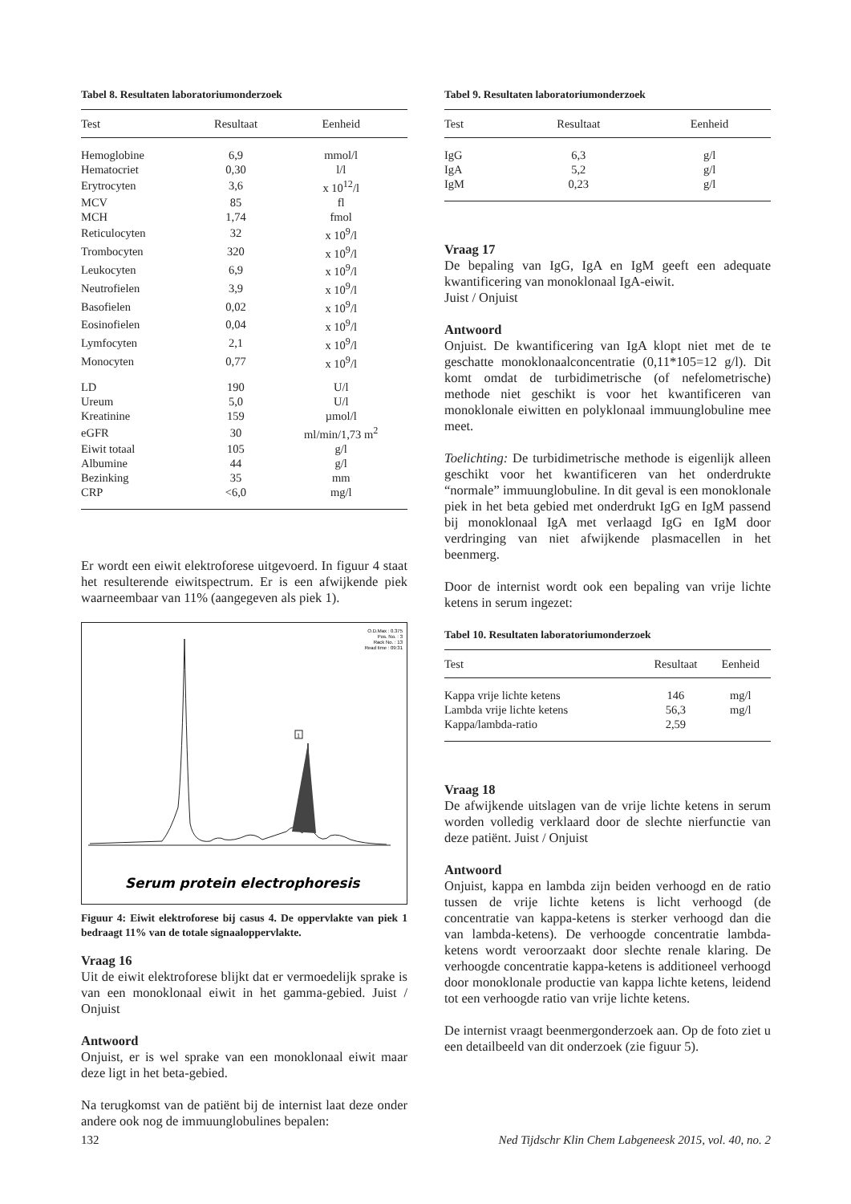Tabel 8. Resultaten laboratoriumonderzoek
| Test | Resultaat | Eenheid |
| --- | --- | --- |
| Hemoglobine | 6,9 | mmol/l |
| Hematocriet | 0,30 | l/l |
| Erytrocyten | 3,6 | x 10<sup>12</sup>/l |
| MCV | 85 | fl |
| MCH | 1,74 | fmol |
| Reticulocyten | 32 | x 10<sup>9</sup>/l |
| Trombocyten | 320 | x 10<sup>9</sup>/l |
| Leukocyten | 6,9 | x 10<sup>9</sup>/l |
| Neutrofielen | 3,9 | x 10<sup>9</sup>/l |
| Basofielen | 0,02 | x 10<sup>9</sup>/l |
| Eosinofielen | 0,04 | x 10<sup>9</sup>/l |
| Lymfocyten | 2,1 | x 10<sup>9</sup>/l |
| Monocyten | 0,77 | x 10<sup>9</sup>/l |
| LD | 190 | U/l |
| Ureum | 5,0 | U/l |
| Kreatinine | 159 | µmol/l |
| eGFR | 30 | ml/min/1,73 m<sup>2</sup> |
| Eiwit totaal | 105 | g/l |
| Albumine | 44 | g/l |
| Bezinking | 35 | mm |
| CRP | <6,0 | mg/l |
Er wordt een eiwit elektroforese uitgevoerd. In figuur 4 staat het resulterende eiwitspectrum. Er is een afwijkende piek waarneembaar van 11% (aangegeven als piek 1).
O.D.Max : 0.375
Pos. No. : 3
Rack No. : 13
Read time : 09:31
1
Serum protein electrophoresis
Figuur 4: Eiwit elektroforese bij casus 4. De oppervlakte van piek 1 bedraagt 11% van de totale signaaloppervlakte.
Vraag 16
Uit de eiwit elektroforese blijkt dat er vermoedelijk sprake is van een monoklonaal eiwit in het gamma-gebied. Juist / Onjuist
Antwoord
Onjuist, er is wel sprake van een monoklonaal eiwit maar deze ligt in het beta-gebied.
Na terugkomst van de patiënt bij de internist laat deze onder andere ook nog de immuunglobulines bepalen:
Tabel 9. Resultaten laboratoriumonderzoek
| Test | Resultaat | Eenheid |
| --- | --- | --- |
| IgG | 6,3 | g/l |
| IgA | 5,2 | g/l |
| IgM | 0,23 | g/l |
Vraag 17
De bepaling van IgG, IgA en IgM geeft een adequate kwantificering van monoklonaal IgA-eiwit.
Juist / Onjuist
Antwoord
Onjuist. De kwantificering van IgA klopt niet met de te geschatte monoklonaalconcentratie (0,11*105=12 g/l). Dit komt omdat de turbidimetrische (of nefelometrische) methode niet geschikt is voor het kwantificeren van monoklonale eiwitten en polyklonaal immuunglobuline mee meet.
Toelichting: De turbidimetrische methode is eigenlijk alleen geschikt voor het kwantificeren van het onderdrukte “normale” immuunglobuline. In dit geval is een monoklonale piek in het beta gebied met onderdrukt IgG en IgM passend bij monoklonaal IgA met verlaagd IgG en IgM door verdringing van niet afwijkende plasmacellen in het beenmerg.
Door de internist wordt ook een bepaling van vrije lichte ketens in serum ingezet:
Tabel 10. Resultaten laboratoriumonderzoek
| Test | Resultaat | Eenheid |
| --- | --- | --- |
| Kappa vrije lichte ketens | 146 | mg/l |
| Lambda vrije lichte ketens | 56,3 | mg/l |
| Kappa/lambda-ratio | 2,59 | |
Vraag 18
De afwijkende uitslagen van de vrije lichte ketens in serum worden volledig verklaard door de slechte nierfunctie van deze patiënt. Juist / Onjuist
Antwoord
Onjuist, kappa en lambda zijn beiden verhoogd en de ratio tussen de vrije lichte ketens is licht verhoogd (de concentratie van kappa-ketens is sterker verhoogd dan die van lambda-ketens). De verhoogde concentratie lambda-ketens wordt veroorzaakt door slechte renale klaring. De verhoogde concentratie kappa-ketens is additioneel verhoogd door monoklonale productie van kappa lichte ketens, leidend tot een verhoogde ratio van vrije lichte ketens.
De internist vraagt beenmergonderzoek aan. Op de foto ziet u een detailbeeld van dit onderzoek (zie figuur 5).
132 Ned Tijdschr Klin Chem Labgeneesk 2015, vol. 40, no. 2